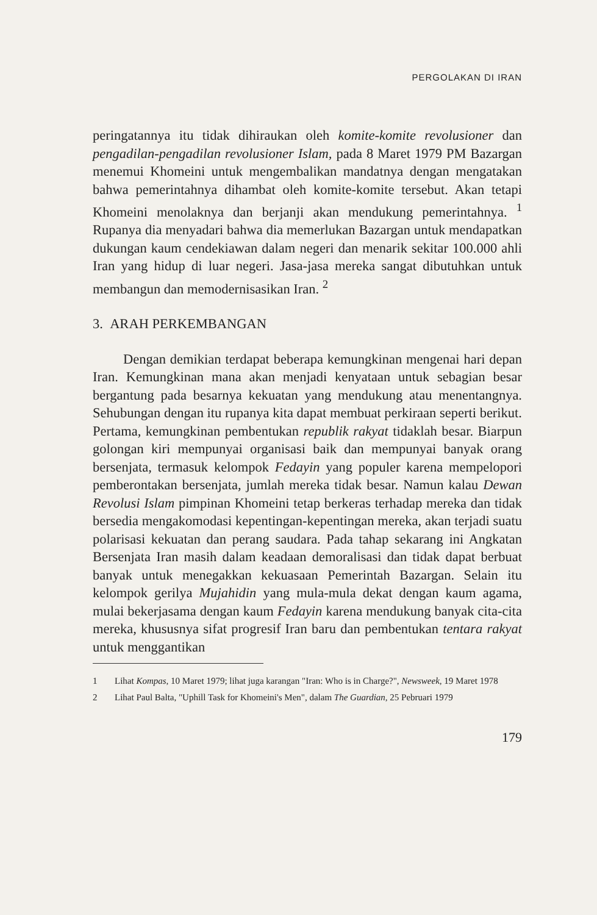PERGOLAKAN DI IRAN
peringatannya itu tidak dihiraukan oleh komite-komite revolusioner dan pengadilan-pengadilan revolusioner Islam, pada 8 Maret 1979 PM Bazargan menemui Khomeini untuk mengembalikan mandatnya dengan mengatakan bahwa pemerintahnya dihambat oleh komite-komite tersebut. Akan tetapi Khomeini menolaknya dan berjanji akan mendukung pemerintahnya. <sup>1</sup> Rupanya dia menyadari bahwa dia memerlukan Bazargan untuk mendapatkan dukungan kaum cendekiawan dalam negeri dan menarik sekitar 100.000 ahli Iran yang hidup di luar negeri. Jasa-jasa mereka sangat dibutuhkan untuk membangun dan memodernisasikan Iran. <sup>2</sup>
3. ARAH PERKEMBANGAN
Dengan demikian terdapat beberapa kemungkinan mengenai hari depan Iran. Kemungkinan mana akan menjadi kenyataan untuk sebagian besar bergantung pada besarnya kekuatan yang mendukung atau menentangnya. Sehubungan dengan itu rupanya kita dapat membuat perkiraan seperti berikut. Pertama, kemungkinan pembentukan republik rakyat tidaklah besar. Biarpun golongan kiri mempunyai organisasi baik dan mempunyai banyak orang bersenjata, termasuk kelompok Fedayin yang populer karena mempelopori pemberontakan bersenjata, jumlah mereka tidak besar. Namun kalau Dewan Revolusi Islam pimpinan Khomeini tetap berkeras terhadap mereka dan tidak bersedia mengakomodasi kepentingan-kepentingan mereka, akan terjadi suatu polarisasi kekuatan dan perang saudara. Pada tahap sekarang ini Angkatan Bersenjata Iran masih dalam keadaan demoralisasi dan tidak dapat berbuat banyak untuk menegakkan kekuasaan Pemerintah Bazargan. Selain itu kelompok gerilya Mujahidin yang mula-mula dekat dengan kaum agama, mulai bekerjasama dengan kaum Fedayin karena mendukung banyak cita-cita mereka, khususnya sifat progresif Iran baru dan pembentukan tentara rakyat untuk menggantikan
1 Lihat Kompas, 10 Maret 1979; lihat juga karangan "Iran: Who is in Charge?", Newsweek, 19 Maret 1978
2 Lihat Paul Balta, "Uphill Task for Khomeini's Men", dalam The Guardian, 25 Pebruari 1979
179